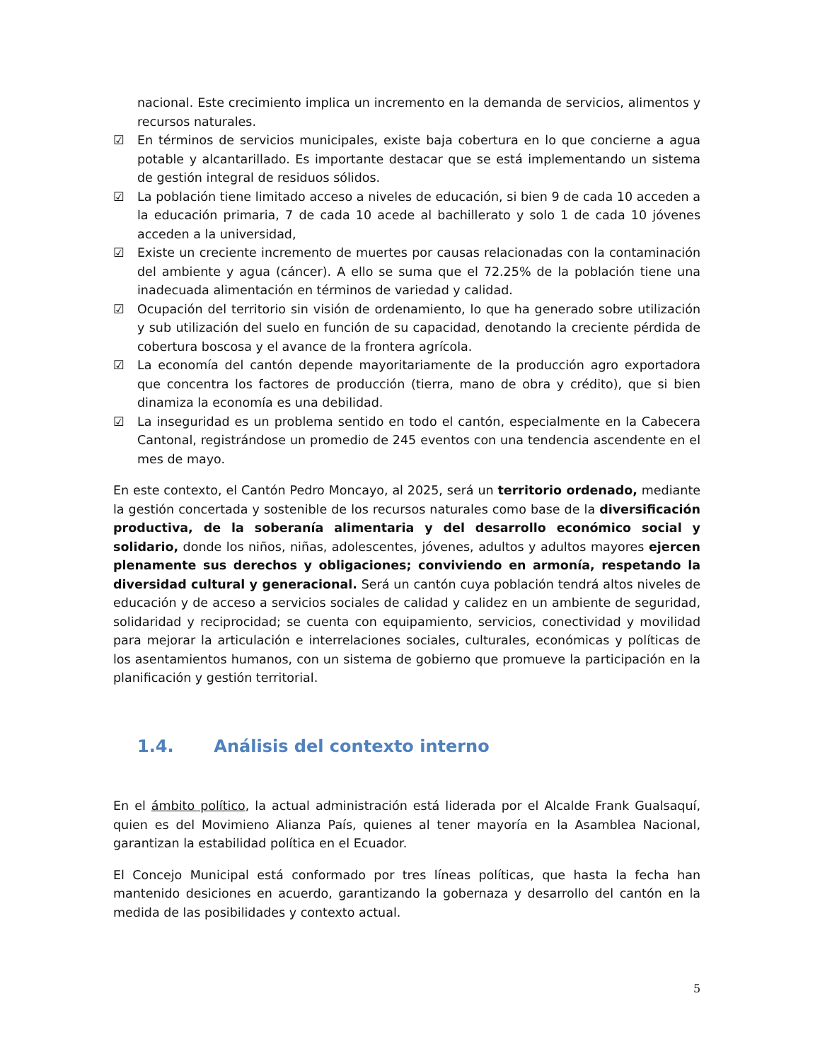nacional. Este crecimiento implica un incremento en la demanda de servicios, alimentos y recursos naturales.
☑ En términos de servicios municipales, existe baja cobertura en lo que concierne a agua potable y alcantarillado. Es importante destacar que se está implementando un sistema de gestión integral de residuos sólidos.
☑ La población tiene limitado acceso a niveles de educación, si bien 9 de cada 10 acceden a la educación primaria, 7 de cada 10 acede al bachillerato y solo 1 de cada 10 jóvenes acceden a la universidad,
☑ Existe un creciente incremento de muertes por causas relacionadas con la contaminación del ambiente y agua (cáncer). A ello se suma que el 72.25% de la población tiene una inadecuada alimentación en términos de variedad y calidad.
☑ Ocupación del territorio sin visión de ordenamiento, lo que ha generado sobre utilización y sub utilización del suelo en función de su capacidad, denotando la creciente pérdida de cobertura boscosa y el avance de la frontera agrícola.
☑ La economía del cantón depende mayoritariamente de la producción agro exportadora que concentra los factores de producción (tierra, mano de obra y crédito), que si bien dinamiza la economía es una debilidad.
☑ La inseguridad es un problema sentido en todo el cantón, especialmente en la Cabecera Cantonal, registrándose un promedio de 245 eventos con una tendencia ascendente en el mes de mayo.
En este contexto, el Cantón Pedro Moncayo, al 2025, será un territorio ordenado, mediante la gestión concertada y sostenible de los recursos naturales como base de la diversificación productiva, de la soberanía alimentaria y del desarrollo económico social y solidario, donde los niños, niñas, adolescentes, jóvenes, adultos y adultos mayores ejercen plenamente sus derechos y obligaciones; conviviendo en armonía, respetando la diversidad cultural y generacional. Será un cantón cuya población tendrá altos niveles de educación y de acceso a servicios sociales de calidad y calidez en un ambiente de seguridad, solidaridad y reciprocidad; se cuenta con equipamiento, servicios, conectividad y movilidad para mejorar la articulación e interrelaciones sociales, culturales, económicas y políticas de los asentamientos humanos, con un sistema de gobierno que promueve la participación en la planificación y gestión territorial.
1.4. Análisis del contexto interno
En el ámbito político, la actual administración está liderada por el Alcalde Frank Gualsaquí, quien es del Movimieno Alianza País, quienes al tener mayoría en la Asamblea Nacional, garantizan la estabilidad política en el Ecuador.
El Concejo Municipal está conformado por tres líneas políticas, que hasta la fecha han mantenido desiciones en acuerdo, garantizando la gobernaza y desarrollo del cantón en la medida de las posibilidades y contexto actual.
5